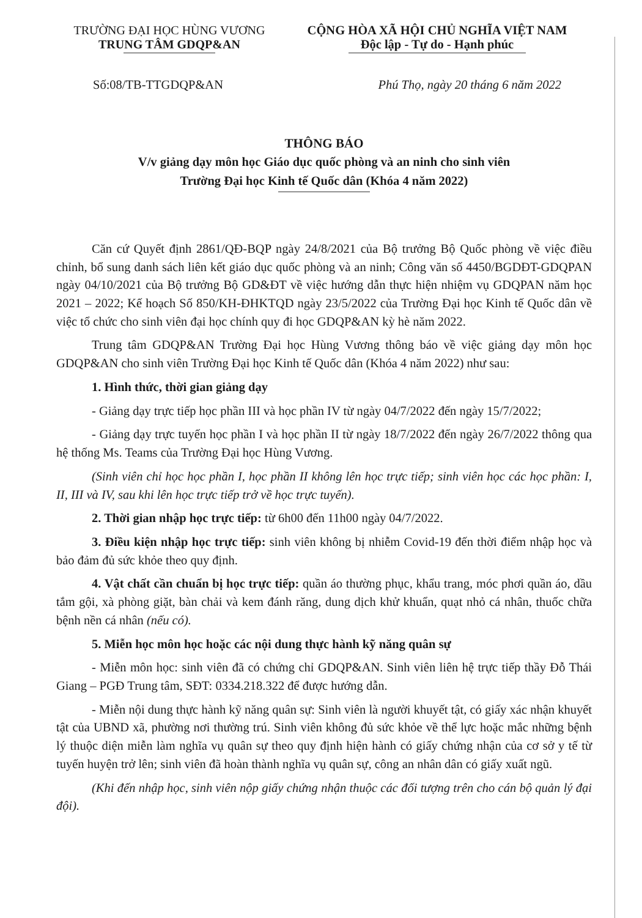TRƯỜNG ĐẠI HỌC HÙNG VƯƠNG
TRUNG TÂM GDQP&AN
CỘNG HÒA XÃ HỘI CHỦ NGHĨA VIỆT NAM
Độc lập - Tự do - Hạnh phúc
Số:08/TB-TTGDQP&AN Phú Thọ, ngày 20 tháng 6 năm 2022
THÔNG BÁO
V/v giảng dạy môn học Giáo dục quốc phòng và an ninh cho sinh viên
Trường Đại học Kinh tế Quốc dân (Khóa 4 năm 2022)
Căn cứ Quyết định 2861/QĐ-BQP ngày 24/8/2021 của Bộ trưởng Bộ Quốc phòng về việc điều chỉnh, bổ sung danh sách liên kết giáo dục quốc phòng và an ninh; Công văn số 4450/BGDĐT-GDQPAN ngày 04/10/2021 của Bộ trưởng Bộ GD&ĐT về việc hướng dẫn thực hiện nhiệm vụ GDQPAN năm học 2021 – 2022; Kế hoạch Số 850/KH-ĐHKTQD ngày 23/5/2022 của Trường Đại học Kinh tế Quốc dân về việc tổ chức cho sinh viên đại học chính quy đi học GDQP&AN kỳ hè năm 2022.
Trung tâm GDQP&AN Trường Đại học Hùng Vương thông báo về việc giảng dạy môn học GDQP&AN cho sinh viên Trường Đại học Kinh tế Quốc dân (Khóa 4 năm 2022) như sau:
1. Hình thức, thời gian giảng dạy
- Giảng dạy trực tiếp học phần III và học phần IV từ ngày 04/7/2022 đến ngày 15/7/2022;
- Giảng dạy trực tuyến học phần I và học phần II từ ngày 18/7/2022 đến ngày 26/7/2022 thông qua hệ thống Ms. Teams của Trường Đại học Hùng Vương.
(Sinh viên chỉ học học phần I, học phần II không lên học trực tiếp; sinh viên học các học phần: I, II, III và IV, sau khi lên học trực tiếp trở về học trực tuyến).
2. Thời gian nhập học trực tiếp: từ 6h00 đến 11h00 ngày 04/7/2022.
3. Điều kiện nhập học trực tiếp: sinh viên không bị nhiễm Covid-19 đến thời điểm nhập học và bảo đảm đủ sức khỏe theo quy định.
4. Vật chất cần chuẩn bị học trực tiếp: quần áo thường phục, khẩu trang, móc phơi quần áo, dầu tắm gội, xà phòng giặt, bàn chải và kem đánh răng, dung dịch khử khuẩn, quạt nhỏ cá nhân, thuốc chữa bệnh nền cá nhân (nếu có).
5. Miễn học môn học hoặc các nội dung thực hành kỹ năng quân sự
- Miễn môn học: sinh viên đã có chứng chỉ GDQP&AN. Sinh viên liên hệ trực tiếp thầy Đỗ Thái Giang – PGĐ Trung tâm, SĐT: 0334.218.322 để được hướng dẫn.
- Miễn nội dung thực hành kỹ năng quân sự: Sinh viên là người khuyết tật, có giấy xác nhận khuyết tật của UBND xã, phường nơi thường trú. Sinh viên không đủ sức khỏe về thể lực hoặc mắc những bệnh lý thuộc diện miễn làm nghĩa vụ quân sự theo quy định hiện hành có giấy chứng nhận của cơ sở y tế từ tuyến huyện trở lên; sinh viên đã hoàn thành nghĩa vụ quân sự, công an nhân dân có giấy xuất ngũ.
(Khi đến nhập học, sinh viên nộp giấy chứng nhận thuộc các đối tượng trên cho cán bộ quản lý đại đội).